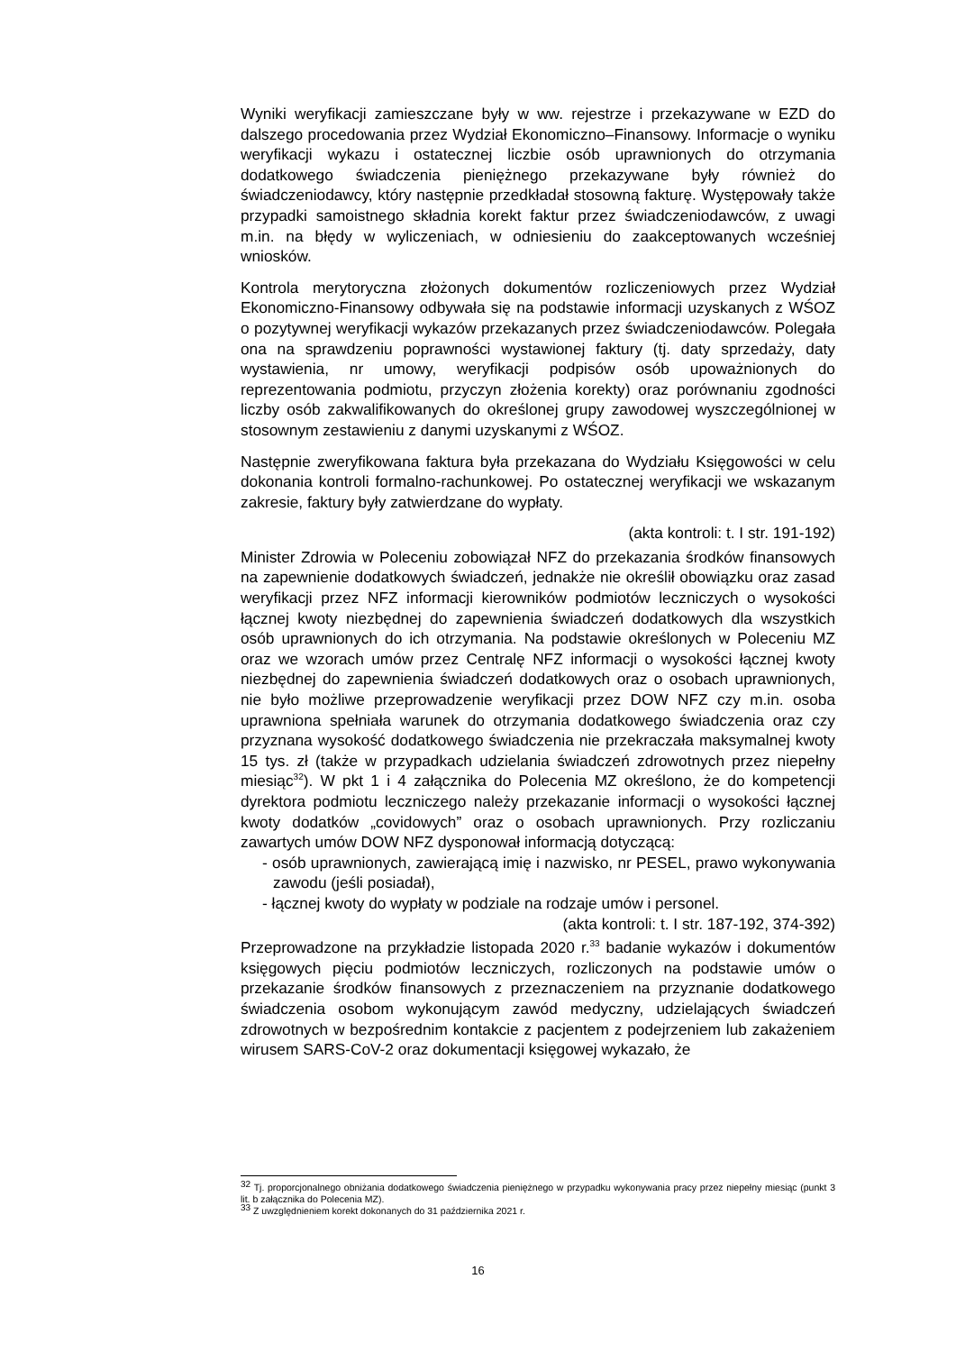Wyniki weryfikacji zamieszczane były w ww. rejestrze i przekazywane w EZD do dalszego procedowania przez Wydział Ekonomiczno–Finansowy. Informacje o wyniku weryfikacji wykazu i ostatecznej liczbie osób uprawnionych do otrzymania dodatkowego świadczenia pieniężnego przekazywane były również do świadczeniodawcy, który następnie przedkładał stosowną fakturę. Występowały także przypadki samoistnego składnia korekt faktur przez świadczeniodawców, z uwagi m.in. na błędy w wyliczeniach, w odniesieniu do zaakceptowanych wcześniej wniosków.
Kontrola merytoryczna złożonych dokumentów rozliczeniowych przez Wydział Ekonomiczno-Finansowy odbywała się na podstawie informacji uzyskanych z WŚOZ o pozytywnej weryfikacji wykazów przekazanych przez świadczeniodawców. Polegała ona na sprawdzeniu poprawności wystawionej faktury (tj. daty sprzedaży, daty wystawienia, nr umowy, weryfikacji podpisów osób upoważnionych do reprezentowania podmiotu, przyczyn złożenia korekty) oraz porównaniu zgodności liczby osób zakwalifikowanych do określonej grupy zawodowej wyszczególnionej w stosownym zestawieniu z danymi uzyskanymi z WŚOZ.
Następnie zweryfikowana faktura była przekazana do Wydziału Księgowości w celu dokonania kontroli formalno-rachunkowej. Po ostatecznej weryfikacji we wskazanym zakresie, faktury były zatwierdzane do wypłaty.
(akta kontroli: t. I str. 191-192)
Minister Zdrowia w Poleceniu zobowiązał NFZ do przekazania środków finansowych na zapewnienie dodatkowych świadczeń, jednakże nie określił obowiązku oraz zasad weryfikacji przez NFZ informacji kierowników podmiotów leczniczych o wysokości łącznej kwoty niezbędnej do zapewnienia świadczeń dodatkowych dla wszystkich osób uprawnionych do ich otrzymania. Na podstawie określonych w Poleceniu MZ oraz we wzorach umów przez Centralę NFZ informacji o wysokości łącznej kwoty niezbędnej do zapewnienia świadczeń dodatkowych oraz o osobach uprawnionych, nie było możliwe przeprowadzenie weryfikacji przez DOW NFZ czy m.in. osoba uprawniona spełniała warunek do otrzymania dodatkowego świadczenia oraz czy przyznana wysokość dodatkowego świadczenia nie przekraczała maksymalnej kwoty 15 tys. zł (także w przypadkach udzielania świadczeń zdrowotnych przez niepełny miesiąc<sup>32</sup>). W pkt 1 i 4 załącznika do Polecenia MZ określono, że do kompetencji dyrektora podmiotu leczniczego należy przekazanie informacji o wysokości łącznej kwoty dodatków „covidowych” oraz o osobach uprawnionych. Przy rozliczaniu zawartych umów DOW NFZ dysponował informacją dotyczącą:
- osób uprawnionych, zawierającą imię i nazwisko, nr PESEL, prawo wykonywania zawodu (jeśli posiadał),
- łącznej kwoty do wypłaty w podziale na rodzaje umów i personel.
(akta kontroli: t. I str. 187-192, 374-392)
Przeprowadzone na przykładzie listopada 2020 r.<sup>33</sup> badanie wykazów i dokumentów księgowych pięciu podmiotów leczniczych, rozliczonych na podstawie umów o przekazanie środków finansowych z przeznaczeniem na przyznanie dodatkowego świadczenia osobom wykonującym zawód medyczny, udzielających świadczeń zdrowotnych w bezpośrednim kontakcie z pacjentem z podejrzeniem lub zakażeniem wirusem SARS-CoV-2 oraz dokumentacji księgowej wykazało, że
<sup>32</sup> Tj. proporcjonalnego obniżania dodatkowego świadczenia pieniężnego w przypadku wykonywania pracy przez niepełny miesiąc (punkt 3 lit. b załącznika do Polecenia MZ).
<sup>33</sup> Z uwzględnieniem korekt dokonanych do 31 października 2021 r.
16